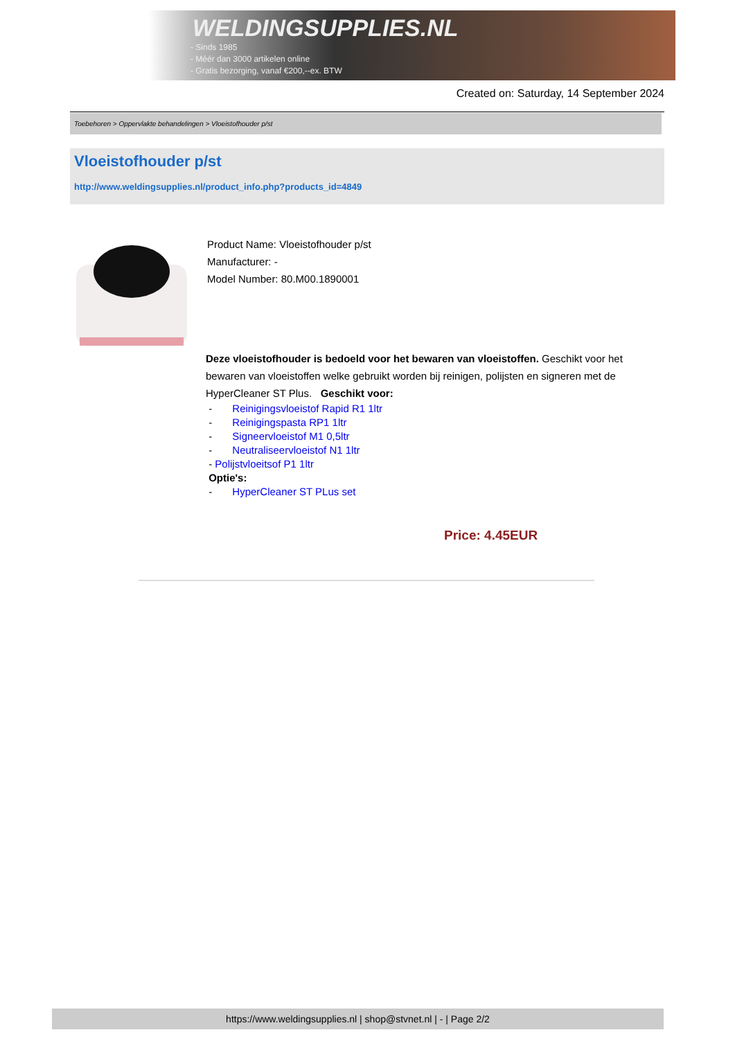WELDINGSUPPLIES.NL
- Sinds 1985
- Méér dan 3000 artikelen online
- Gratis bezorging, vanaf €200,--ex. BTW
Created on: Saturday, 14 September 2024
Toebehoren > Oppervlakte behandelingen > Vloeistofhouder p/st
Vloeistofhouder p/st
http://www.weldingsupplies.nl/product_info.php?products_id=4849
Product Name: Vloeistofhouder p/st
Manufacturer: -
Model Number: 80.M00.1890001
Deze vloeistofhouder is bedoeld voor het bewaren van vloeistoffen. Geschikt voor het bewaren van vloeistoffen welke gebruikt worden bij reinigen, polijsten en signeren met de HyperCleaner ST Plus. Geschikt voor:
- Reinigingsvloeistof Rapid R1 1ltr
- Reinigingspasta RP1 1ltr
- Signeervloeistof M1 0,5ltr
- Neutraliseervloeistof N1 1ltr
- Polijstvloeitsof P1 1ltr
Optie's:
- HyperCleaner ST PLus set
Price: 4.45EUR
https://www.weldingsupplies.nl | shop@stvnet.nl | - | Page 2/2